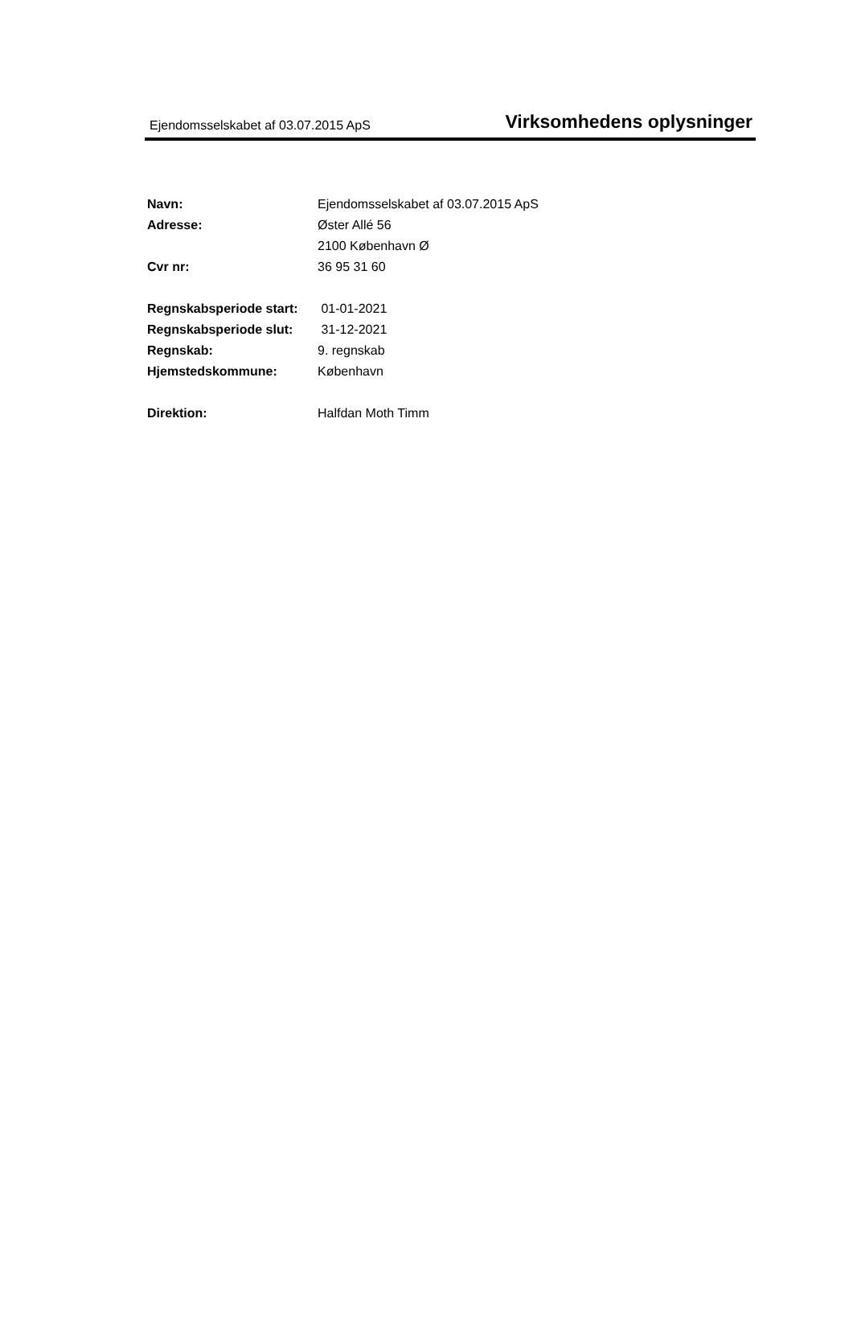Ejendomsselskabet af 03.07.2015 ApS Virksomhedens oplysninger
| Navn: | Ejendomsselskabet af 03.07.2015 ApS |
| Adresse: | Øster Allé 56 |
| | 2100 København Ø |
| Cvr nr: | 36 95 31 60 |
| Regnskabsperiode start: | 01-01-2021 |
| Regnskabsperiode slut: | 31-12-2021 |
| Regnskab: | 9. regnskab |
| Hjemstedskommune: | København |
| Direktion: | Halfdan Moth Timm |